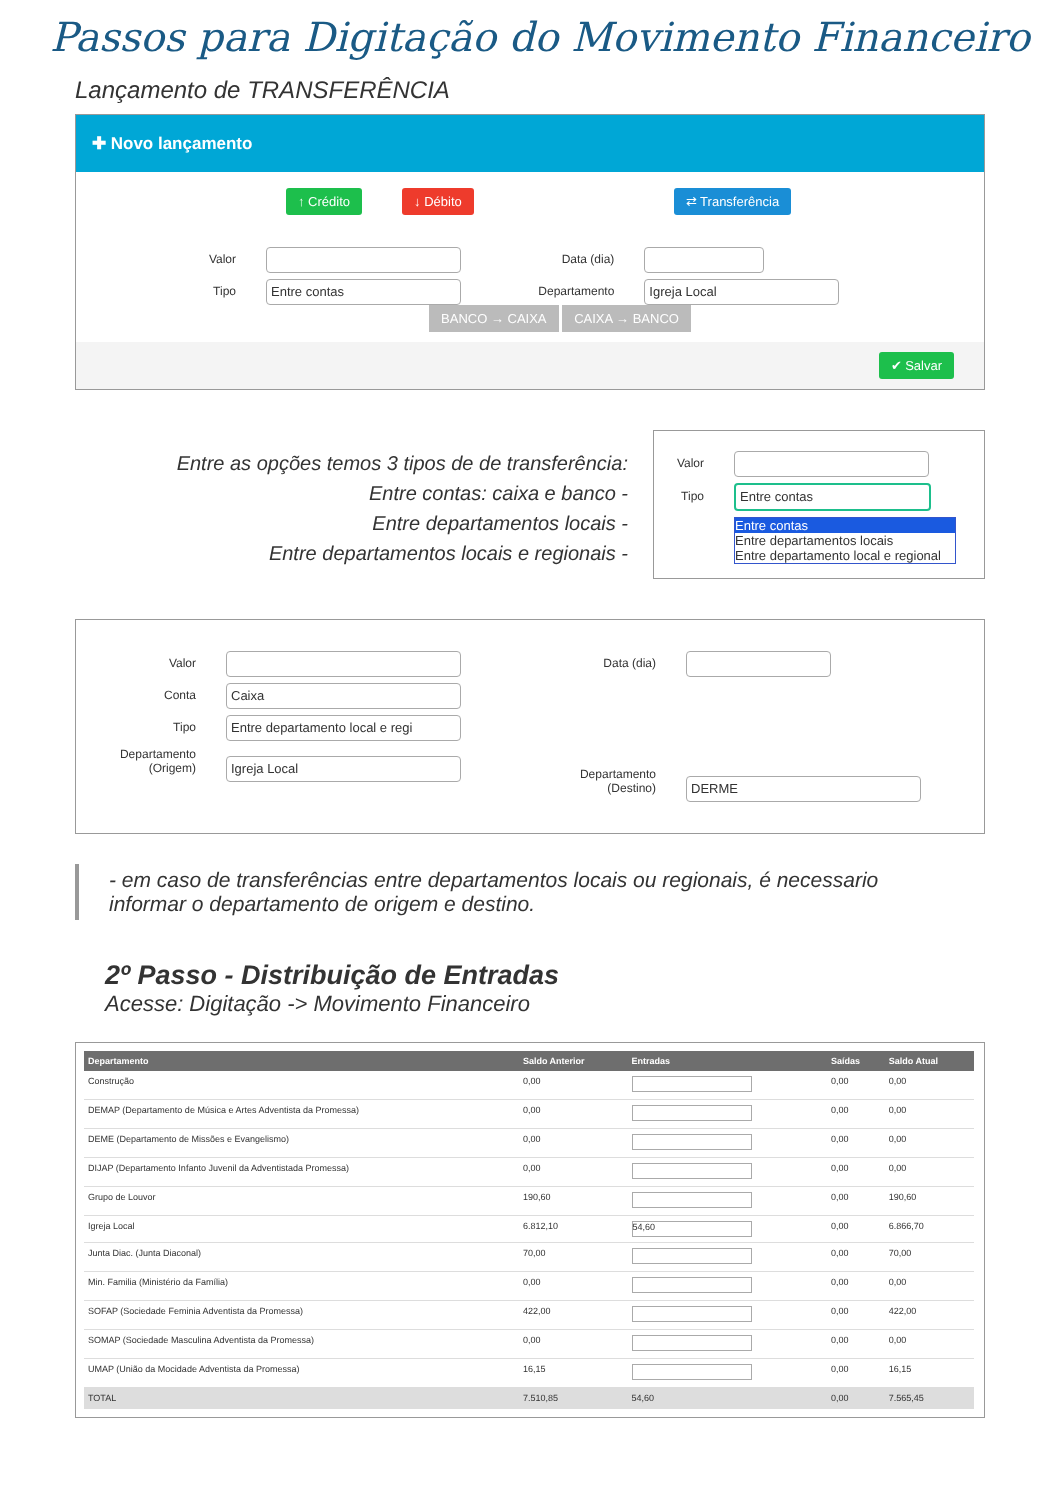Passos para Digitação do Movimento Financeiro
Lançamento de TRANSFERÊNCIA
✚ Novo lançamento
↑ Crédito ↓ Débito ⇄ Transferência
Valor Data (dia)
Tipo Entre contas Departamento Igreja Local
BANCO → CAIXA CAIXA → BANCO
✔ Salvar
Entre as opções temos 3 tipos de de transferência:
Entre contas: caixa e banco -
Entre departamentos locais -
Entre departamentos locais e regionais -
Valor
Tipo Entre contas
Entre contas
Entre departamentos locais
Entre departamento local e regional
Valor
Conta Caixa
Tipo Entre departamento local e regi
Departamento (Origem) Igreja Local
Data (dia)
Departamento (Destino) DERME
- em caso de transferências entre departamentos locais ou regionais, é necessario informar o departamento de origem e destino.
2º Passo - Distribuição de Entradas
Acesse: Digitação -> Movimento Financeiro
| Departamento | Saldo Anterior | Entradas | Saídas | Saldo Atual |
| --- | --- | --- | --- | --- |
| Construção | 0,00 | | 0,00 | 0,00 |
| DEMAP (Departamento de Música e Artes Adventista da Promessa) | 0,00 | | 0,00 | 0,00 |
| DEME (Departamento de Missões e Evangelismo) | 0,00 | | 0,00 | 0,00 |
| DIJAP (Departamento Infanto Juvenil da Adventistada Promessa) | 0,00 | | 0,00 | 0,00 |
| Grupo de Louvor | 190,60 | | 0,00 | 190,60 |
| Igreja Local | 6.812,10 | 54,60 | 0,00 | 6.866,70 |
| Junta Diac. (Junta Diaconal) | 70,00 | | 0,00 | 70,00 |
| Min. Familia (Ministério da Família) | 0,00 | | 0,00 | 0,00 |
| SOFAP (Sociedade Feminia Adventista da Promessa) | 422,00 | | 0,00 | 422,00 |
| SOMAP (Sociedade Masculina Adventista da Promessa) | 0,00 | | 0,00 | 0,00 |
| UMAP (União da Mocidade Adventista da Promessa) | 16,15 | | 0,00 | 16,15 |
| TOTAL | 7.510,85 | 54,60 | 0,00 | 7.565,45 |